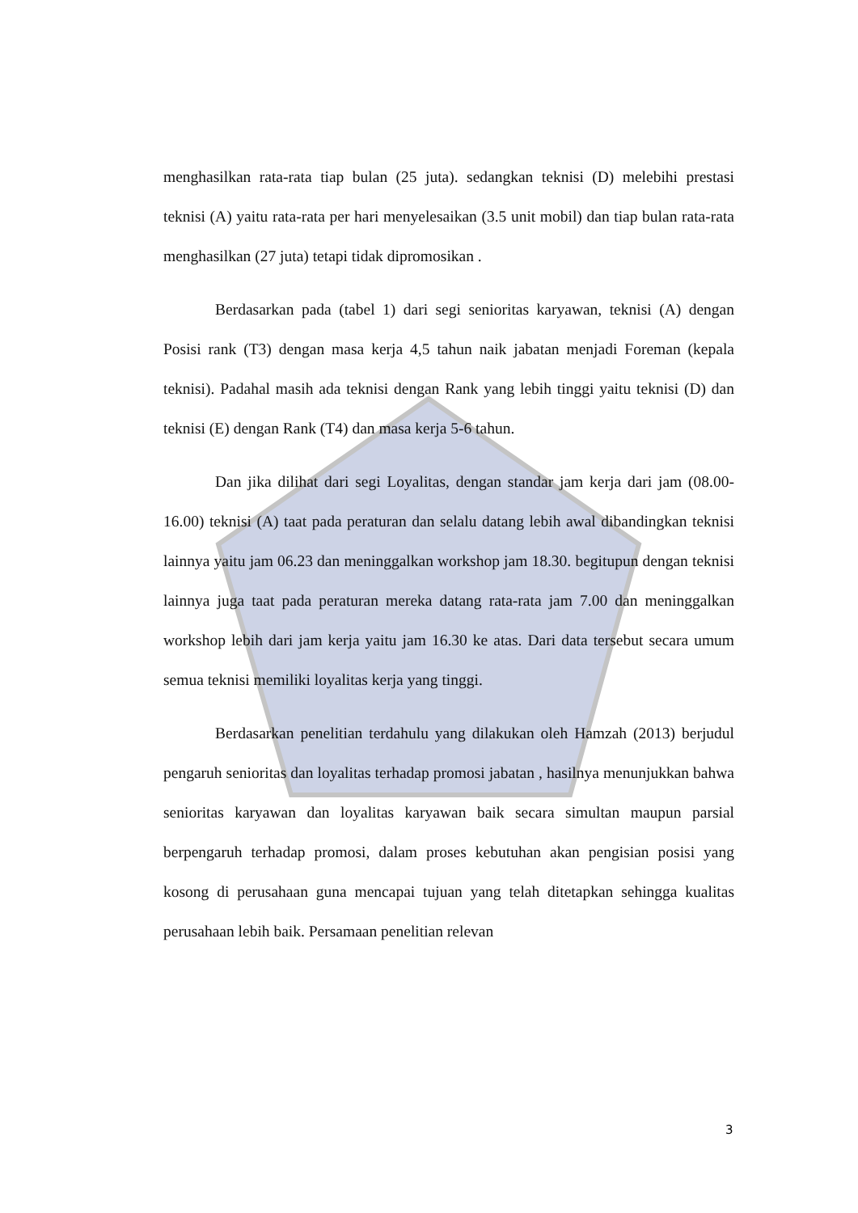menghasilkan rata-rata tiap bulan (25 juta). sedangkan teknisi (D) melebihi prestasi teknisi (A) yaitu rata-rata per hari menyelesaikan (3.5 unit mobil) dan tiap bulan rata-rata menghasilkan (27 juta) tetapi tidak dipromosikan .
Berdasarkan pada (tabel 1) dari segi senioritas karyawan, teknisi (A) dengan Posisi rank (T3) dengan masa kerja 4,5 tahun naik jabatan menjadi Foreman (kepala teknisi). Padahal masih ada teknisi dengan Rank yang lebih tinggi yaitu teknisi (D) dan teknisi (E) dengan Rank (T4) dan masa kerja 5-6 tahun.
Dan jika dilihat dari segi Loyalitas, dengan standar jam kerja dari jam (08.00-16.00) teknisi (A) taat pada peraturan dan selalu datang lebih awal dibandingkan teknisi lainnya yaitu jam 06.23 dan meninggalkan workshop jam 18.30. begitupun dengan teknisi lainnya juga taat pada peraturan mereka datang rata-rata jam 7.00 dan meninggalkan workshop lebih dari jam kerja yaitu jam 16.30 ke atas. Dari data tersebut secara umum semua teknisi memiliki loyalitas kerja yang tinggi.
Berdasarkan penelitian terdahulu yang dilakukan oleh Hamzah (2013) berjudul pengaruh senioritas dan loyalitas terhadap promosi jabatan , hasilnya menunjukkan bahwa senioritas karyawan dan loyalitas karyawan baik secara simultan maupun parsial berpengaruh terhadap promosi, dalam proses kebutuhan akan pengisian posisi yang kosong di perusahaan guna mencapai tujuan yang telah ditetapkan sehingga kualitas perusahaan lebih baik. Persamaan penelitian relevan
3